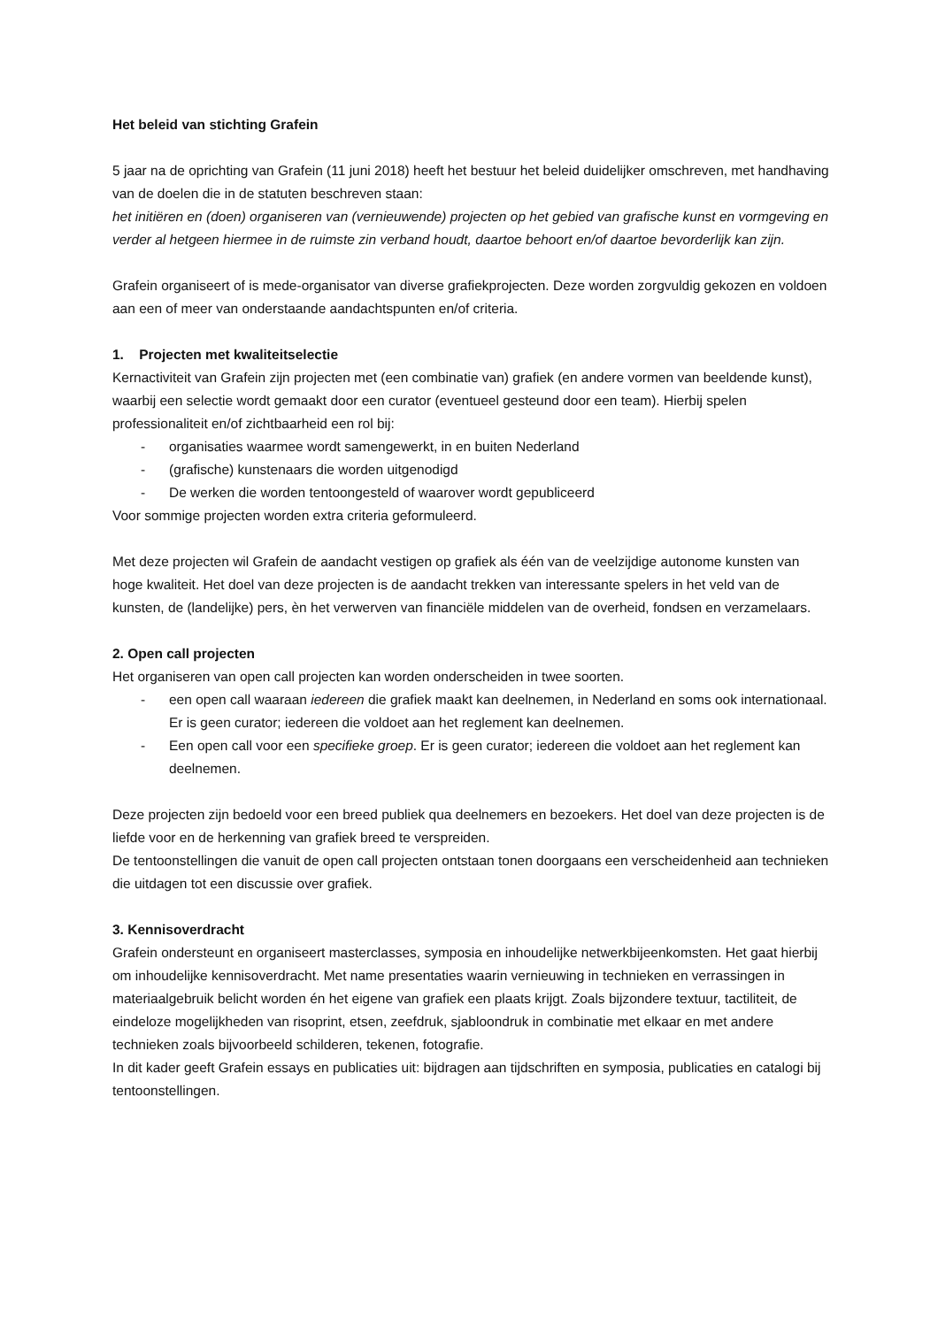Het beleid van stichting Grafein
5 jaar na de oprichting van Grafein (11 juni 2018) heeft het bestuur het beleid duidelijker omschreven, met handhaving van de doelen die in de statuten beschreven staan:
het initiëren en (doen) organiseren van (vernieuwende) projecten op het gebied van grafische kunst en vormgeving en verder al hetgeen hiermee in de ruimste zin verband houdt, daartoe behoort en/of daartoe bevorderlijk kan zijn.
Grafein organiseert of is mede-organisator van diverse grafiekprojecten. Deze worden zorgvuldig gekozen en voldoen aan een of meer van onderstaande aandachtspunten en/of criteria.
1. Projecten met kwaliteitselectie
Kernactiviteit van Grafein zijn projecten met (een combinatie van) grafiek (en andere vormen van beeldende kunst), waarbij een selectie wordt gemaakt door een curator (eventueel gesteund door een team). Hierbij spelen professionaliteit en/of zichtbaarheid een rol bij:
- organisaties waarmee wordt samengewerkt, in en buiten Nederland
- (grafische) kunstenaars die worden uitgenodigd
- De werken die worden tentoongesteld of waarover wordt gepubliceerd
Voor sommige projecten worden extra criteria geformuleerd.
Met deze projecten wil Grafein de aandacht vestigen op grafiek als één van de veelzijdige autonome kunsten van hoge kwaliteit. Het doel van deze projecten is de aandacht trekken van interessante spelers in het veld van de kunsten, de (landelijke) pers, èn het verwerven van financiële middelen van de overheid, fondsen en verzamelaars.
2. Open call projecten
Het organiseren van open call projecten kan worden onderscheiden in twee soorten.
- een open call waaraan iedereen die grafiek maakt kan deelnemen, in Nederland en soms ook internationaal. Er is geen curator; iedereen die voldoet aan het reglement kan deelnemen.
- Een open call voor een specifieke groep. Er is geen curator; iedereen die voldoet aan het reglement kan deelnemen.
Deze projecten zijn bedoeld voor een breed publiek qua deelnemers en bezoekers. Het doel van deze projecten is de liefde voor en de herkenning van grafiek breed te verspreiden.
De tentoonstellingen die vanuit de open call projecten ontstaan tonen doorgaans een verscheidenheid aan technieken die uitdagen tot een discussie over grafiek.
3. Kennisoverdracht
Grafein ondersteunt en organiseert masterclasses, symposia en inhoudelijke netwerkbijeenkomsten. Het gaat hierbij om inhoudelijke kennisoverdracht. Met name presentaties waarin vernieuwing in technieken en verrassingen in materiaalgebruik belicht worden én het eigene van grafiek een plaats krijgt. Zoals bijzondere textuur, tactiliteit, de eindeloze mogelijkheden van risoprint, etsen, zeefdruk, sjabloondruk in combinatie met elkaar en met andere technieken zoals bijvoorbeeld schilderen, tekenen, fotografie.
In dit kader geeft Grafein essays en publicaties uit: bijdragen aan tijdschriften en symposia, publicaties en catalogi bij tentoonstellingen.